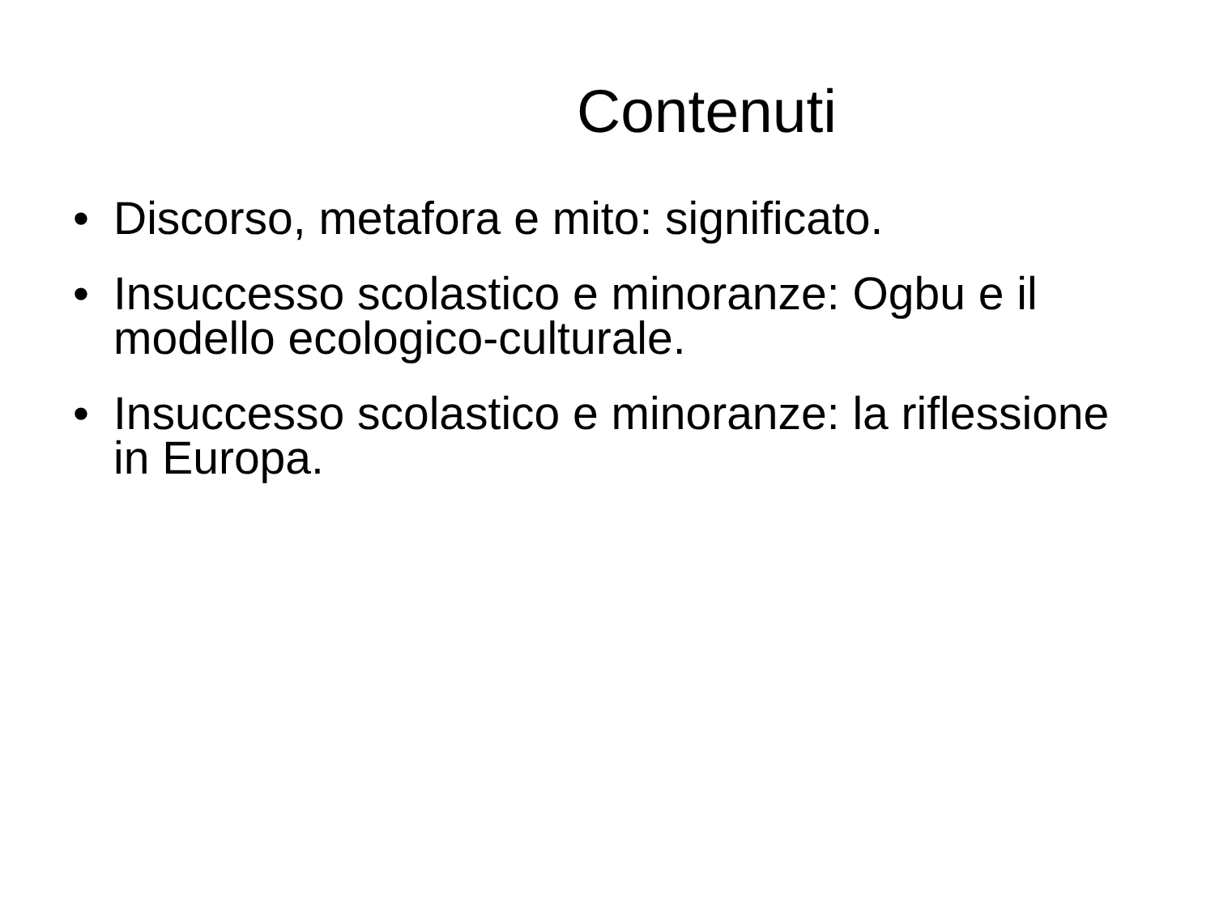Contenuti
• Discorso, metafora e mito: significato.
• Insuccesso scolastico e minoranze: Ogbu e il modello ecologico-culturale.
• Insuccesso scolastico e minoranze: la riflessione in Europa.